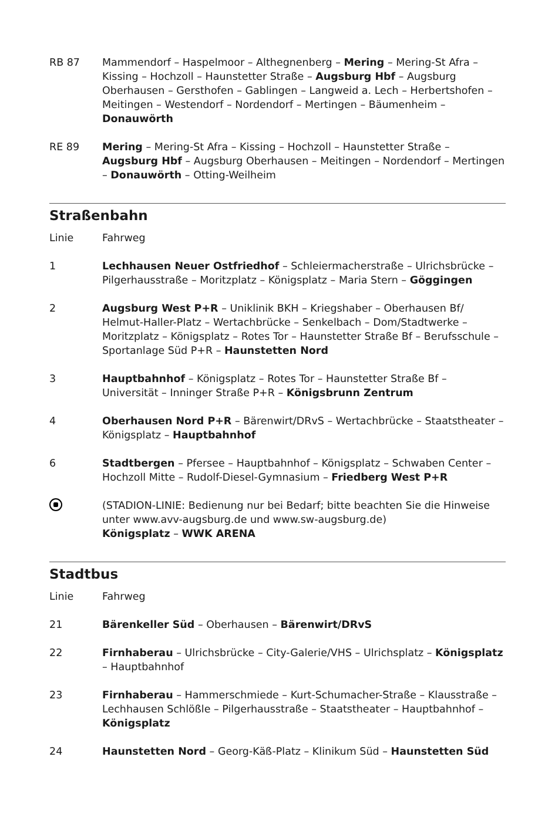| RB 87 | Mammendorf – Haspelmoor – Althegnenberg – Mering – Mering-St Afra – Kissing – Hochzoll – Haunstetter Straße – Augsburg Hbf – Augsburg Oberhausen – Gersthofen – Gablingen – Langweid a. Lech – Herbertshofen – Meitingen – Westendorf – Nordendorf – Mertingen – Bäumenheim – Donauwörth |
| RE 89 | Mering – Mering-St Afra – Kissing – Hochzoll – Haunstetter Straße – Augsburg Hbf – Augsburg Oberhausen – Meitingen – Nordendorf – Mertingen – Donauwörth – Otting-Weilheim |
Straßenbahn
| Linie | Fahrweg |
| 1 | Lechhausen Neuer Ostfriedhof – Schleiermacherstraße – Ulrichsbrücke – Pilgerhausstraße – Moritzplatz – Königsplatz – Maria Stern – Göggingen |
| 2 | Augsburg West P+R – Uniklinik BKH – Kriegshaber – Oberhausen Bf/ Helmut-Haller-Platz – Wertachbrücke – Senkelbach – Dom/Stadtwerke – Moritzplatz – Königsplatz – Rotes Tor – Haunstetter Straße Bf – Berufsschule – Sportanlage Süd P+R – Haunstetten Nord |
| 3 | Hauptbahnhof – Königsplatz – Rotes Tor – Haunstetter Straße Bf – Universität – Inninger Straße P+R – Königsbrunn Zentrum |
| 4 | Oberhausen Nord P+R – Bärenwirt/DRvS – Wertachbrücke – Staatstheater – Königsplatz – Hauptbahnhof |
| 6 | Stadtbergen – Pfersee – Hauptbahnhof – Königsplatz – Schwaben Center – Hochzoll Mitte – Rudolf-Diesel-Gymnasium – Friedberg West P+R |
| | (STADION-LINIE: Bedienung nur bei Bedarf; bitte beachten Sie die Hinweise unter www.avv-augsburg.de und www.sw-augsburg.de) Königsplatz – WWK ARENA |
Stadtbus
| Linie | Fahrweg |
| 21 | Bärenkeller Süd – Oberhausen – Bärenwirt/DRvS |
| 22 | Firnhaberau – Ulrichsbrücke – City-Galerie/VHS – Ulrichsplatz – Königsplatz – Hauptbahnhof |
| 23 | Firnhaberau – Hammerschmiede – Kurt-Schumacher-Straße – Klausstraße – Lechhausen Schlößle – Pilgerhausstraße – Staatstheater – Hauptbahnhof – Königsplatz |
| 24 | Haunstetten Nord – Georg-Käß-Platz – Klinikum Süd – Haunstetten Süd |